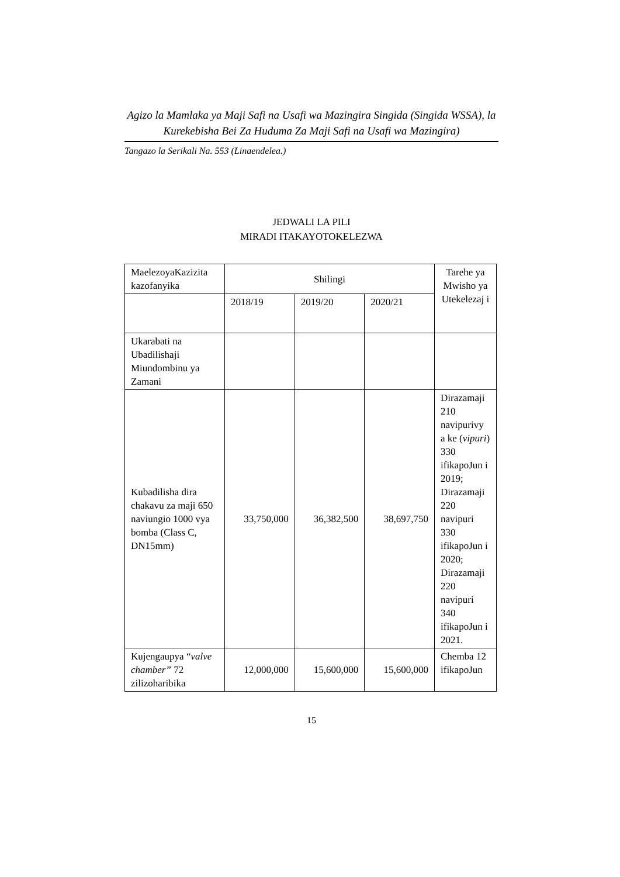Agizo la Mamlaka ya Maji Safi na Usafi wa Mazingira Singida (Singida WSSA), la Kurekebisha Bei Za Huduma Za Maji Safi na Usafi wa Mazingira)
Tangazo la Serikali Na. 553 (Linaendelea.)
JEDWALI LA PILI
MIRADI ITAKAYOTOKELEZWA
| MaelezoyaKazizita kazofanyika | Shilingi | | | Tarehe ya Mwisho ya Utekelezaj i |
| --- | --- | --- | --- | --- |
| | 2018/19 | 2019/20 | 2020/21 | |
| Ukarabati na Ubadilishaji Miundombinu ya Zamani | | | | |
| Kubadilisha dira chakavu za maji 650 naviungio 1000 vya bomba (Class C, DN15mm) | 33,750,000 | 36,382,500 | 38,697,750 | Dirazamaji 210 navipurivy a ke ( vipuri ) 330 ifikapoJun i 2019; Dirazamaji 220 navipuri 330 ifikapoJun i 2020; Dirazamaji 220 navipuri 340 ifikapoJun i 2021. |
| Kujengaupya “ valve chamber” 72 zilizoharibika | 12,000,000 | 15,600,000 | 15,600,000 | Chemba 12 ifikapoJun |
15